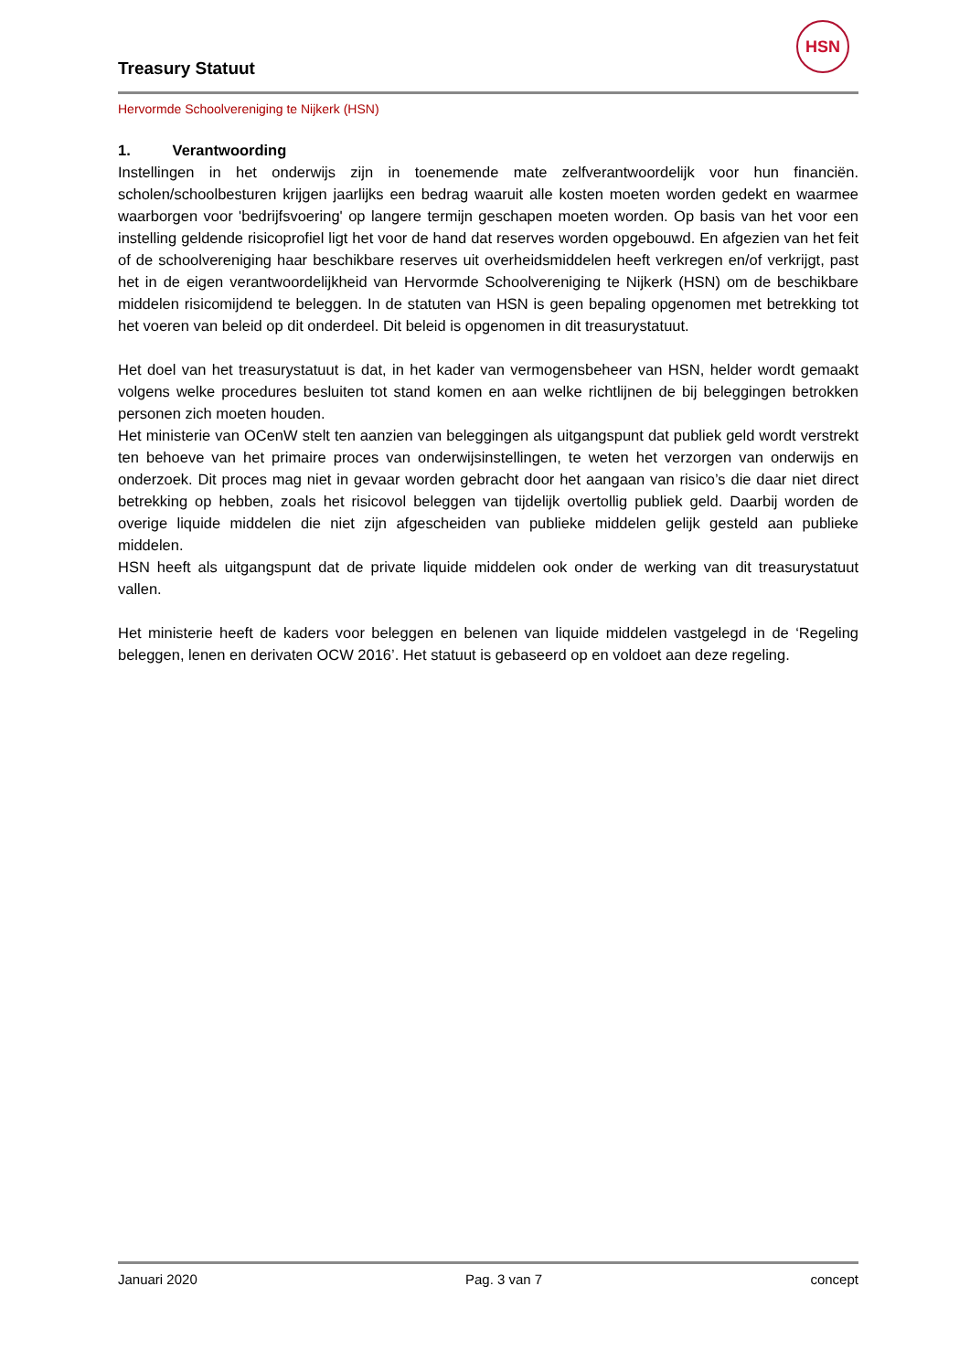HSN
Treasury Statuut
Hervormde Schoolvereniging te Nijkerk (HSN)
1. Verantwoording
Instellingen in het onderwijs zijn in toenemende mate zelfverantwoordelijk voor hun financiën. scholen/schoolbesturen krijgen jaarlijks een bedrag waaruit alle kosten moeten worden gedekt en waarmee waarborgen voor 'bedrijfsvoering' op langere termijn geschapen moeten worden. Op basis van het voor een instelling geldende risicoprofiel ligt het voor de hand dat reserves worden opgebouwd. En afgezien van het feit of de schoolvereniging haar beschikbare reserves uit overheidsmiddelen heeft verkregen en/of verkrijgt, past het in de eigen verantwoordelijkheid van Hervormde Schoolvereniging te Nijkerk (HSN) om de beschikbare middelen risicomijdend te beleggen. In de statuten van HSN is geen bepaling opgenomen met betrekking tot het voeren van beleid op dit onderdeel. Dit beleid is opgenomen in dit treasurystatuut.
Het doel van het treasurystatuut is dat, in het kader van vermogensbeheer van HSN, helder wordt gemaakt volgens welke procedures besluiten tot stand komen en aan welke richtlijnen de bij beleggingen betrokken personen zich moeten houden.
Het ministerie van OCenW stelt ten aanzien van beleggingen als uitgangspunt dat publiek geld wordt verstrekt ten behoeve van het primaire proces van onderwijsinstellingen, te weten het verzorgen van onderwijs en onderzoek. Dit proces mag niet in gevaar worden gebracht door het aangaan van risico’s die daar niet direct betrekking op hebben, zoals het risicovol beleggen van tijdelijk overtollig publiek geld. Daarbij worden de overige liquide middelen die niet zijn afgescheiden van publieke middelen gelijk gesteld aan publieke middelen.
HSN heeft als uitgangspunt dat de private liquide middelen ook onder de werking van dit treasurystatuut vallen.
Het ministerie heeft de kaders voor beleggen en belenen van liquide middelen vastgelegd in de ‘Regeling beleggen, lenen en derivaten OCW 2016’. Het statuut is gebaseerd op en voldoet aan deze regeling.
Januari 2020 Pag. 3 van 7 concept